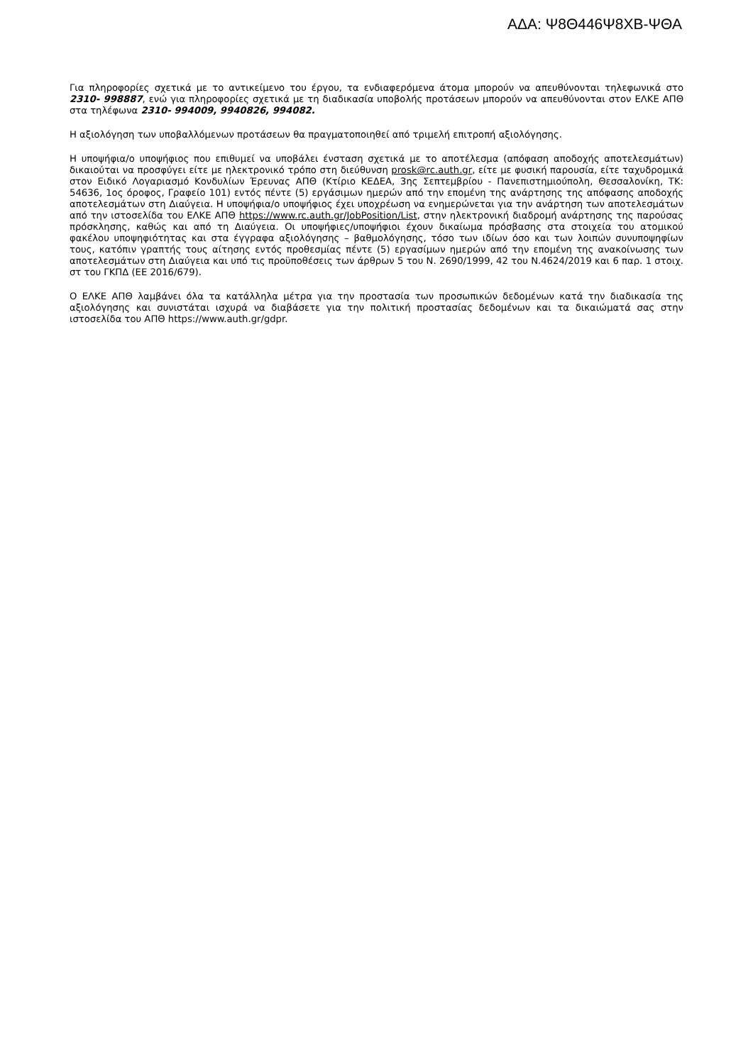ΑΔΑ: Ψ8Θ446Ψ8ΧΒ-ΨΘΑ
Για πληροφορίες σχετικά με το αντικείμενο του έργου, τα ενδιαφερόμενα άτομα μπορούν να απευθύνονται τηλεφωνικά στο 2310- 998887, ενώ για πληροφορίες σχετικά με τη διαδικασία υποβολής προτάσεων μπορούν να απευθύνονται στον ΕΛΚΕ ΑΠΘ στα τηλέφωνα 2310- 994009, 9940826, 994082.
Η αξιολόγηση των υποβαλλόμενων προτάσεων θα πραγματοποιηθεί από τριμελή επιτροπή αξιολόγησης.
Η υποψήφια/ο υποψήφιος που επιθυμεί να υποβάλει ένσταση σχετικά με το αποτέλεσμα (απόφαση αποδοχής αποτελεσμάτων) δικαιούται να προσφύγει είτε με ηλεκτρονικό τρόπο στη διεύθυνση prosk@rc.auth.gr, είτε με φυσική παρουσία, είτε ταχυδρομικά στον Ειδικό Λογαριασμό Κονδυλίων Έρευνας ΑΠΘ (Κτίριο ΚΕΔΕΑ, 3ης Σεπτεμβρίου - Πανεπιστημιούπολη, Θεσσαλονίκη, ΤΚ: 54636, 1ος όροφος, Γραφείο 101) εντός πέντε (5) εργάσιμων ημερών από την επομένη της ανάρτησης της απόφασης αποδοχής αποτελεσμάτων στη Διαύγεια. Η υποψήφια/ο υποψήφιος έχει υποχρέωση να ενημερώνεται για την ανάρτηση των αποτελεσμάτων από την ιστοσελίδα του ΕΛΚΕ ΑΠΘ https://www.rc.auth.gr/JobPosition/List, στην ηλεκτρονική διαδρομή ανάρτησης της παρούσας πρόσκλησης, καθώς και από τη Διαύγεια. Οι υποψήφιες/υποψήφιοι έχουν δικαίωμα πρόσβασης στα στοιχεία του ατομικού φακέλου υποψηφιότητας και στα έγγραφα αξιολόγησης – βαθμολόγησης, τόσο των ιδίων όσο και των λοιπών συνυποψηφίων τους, κατόπιν γραπτής τους αίτησης εντός προθεσμίας πέντε (5) εργασίμων ημερών από την επομένη της ανακοίνωσης των αποτελεσμάτων στη Διαύγεια και υπό τις προϋποθέσεις των άρθρων 5 του Ν. 2690/1999, 42 του Ν.4624/2019 και 6 παρ. 1 στοιχ. στ του ΓΚΠΔ (ΕΕ 2016/679).
Ο ΕΛΚΕ ΑΠΘ λαμβάνει όλα τα κατάλληλα μέτρα για την προστασία των προσωπικών δεδομένων κατά την διαδικασία της αξιολόγησης και συνιστάται ισχυρά να διαβάσετε για την πολιτική προστασίας δεδομένων και τα δικαιώματά σας στην ιστοσελίδα του ΑΠΘ https://www.auth.gr/gdpr.